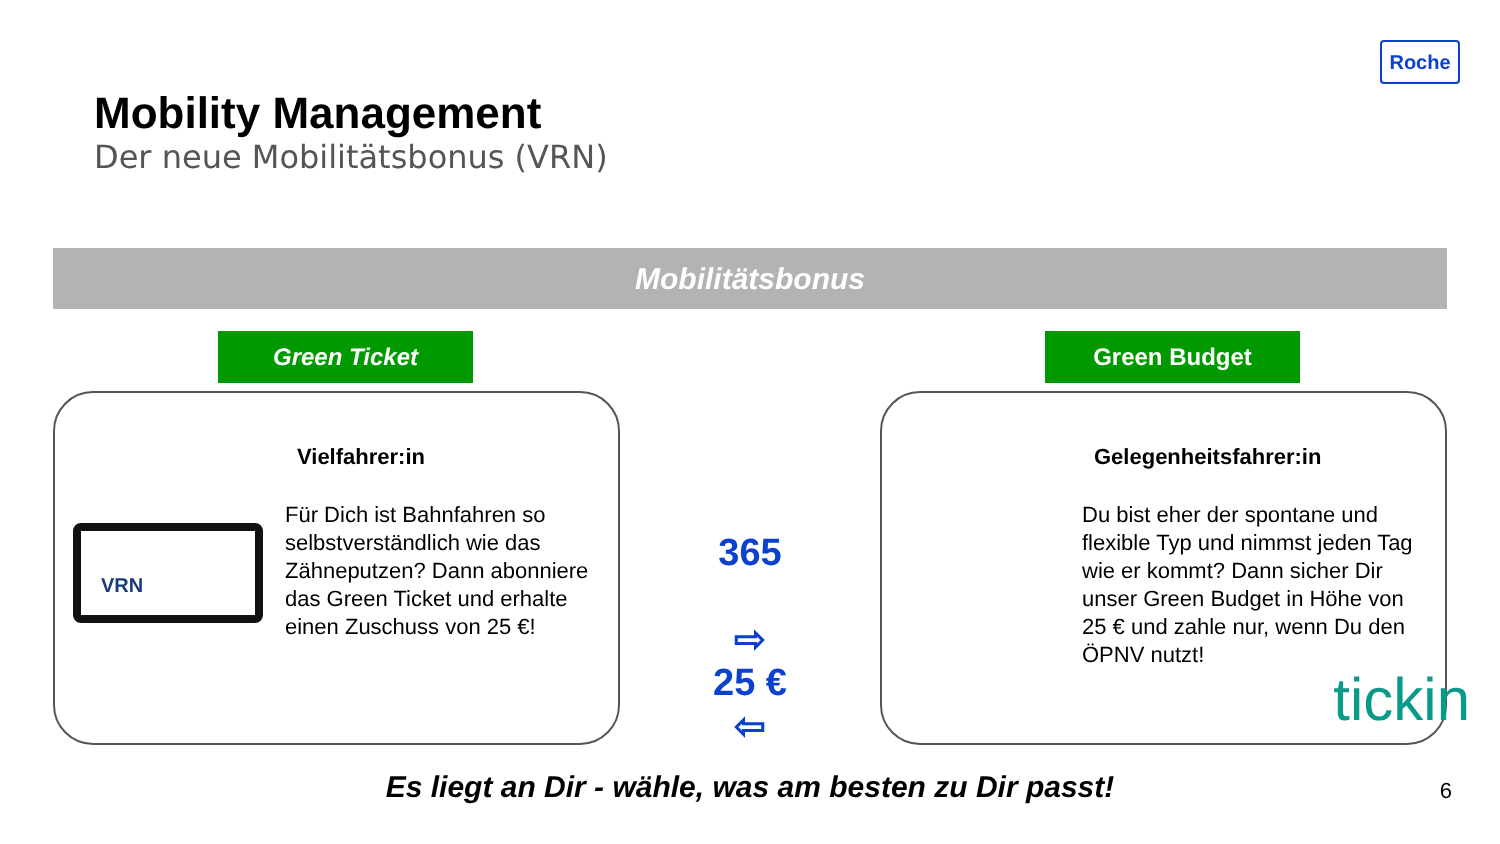Roche
Mobility Management
Der neue Mobilitätsbonus (VRN)
Mobilitätsbonus
Green Ticket
Vielfahrer:in
Für Dich ist Bahnfahren so selbstverständlich wie das Zähneputzen? Dann abonniere das Green Ticket und erhalte einen Zuschuss von 25 €!
VRN
365
⇨
25 €
⇦
Green Budget
Gelegenheitsfahrer:in
Du bist eher der spontane und flexible Typ und nimmst jeden Tag wie er kommt? Dann sicher Dir unser Green Budget in Höhe von 25 € und zahle nur, wenn Du den ÖPNV nutzt!
tickin
Es liegt an Dir - wähle, was am besten zu Dir passt!
6